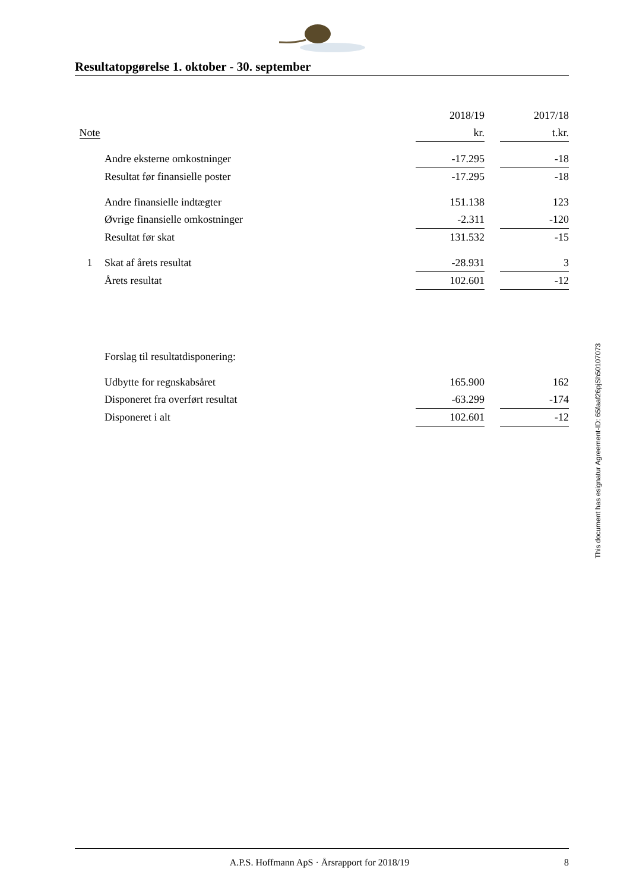Resultatopgørelse 1. oktober - 30. september
| | | 2018/19 | | 2017/18 |
| Note | | kr. | | t.kr. |
| | Andre eksterne omkostninger | -17.295 | | -18 |
| | Resultat før finansielle poster | -17.295 | | -18 |
| | Andre finansielle indtægter | 151.138 | | 123 |
| | Øvrige finansielle omkostninger | -2.311 | | -120 |
| | Resultat før skat | 131.532 | | -15 |
| 1 | Skat af årets resultat | -28.931 | | 3 |
| | Årets resultat | 102.601 | | -12 |
| | Forslag til resultatdisponering: | | | |
| | Udbytte for regnskabsåret | 165.900 | | 162 |
| | Disponeret fra overført resultat | -63.299 | | -174 |
| | Disponeret i alt | 102.601 | | -12 |
This document has esignatur Agreement-ID: 65faaf26pjSh50107073
A.P.S. Hoffmann ApS · Årsrapport for 2018/19 8